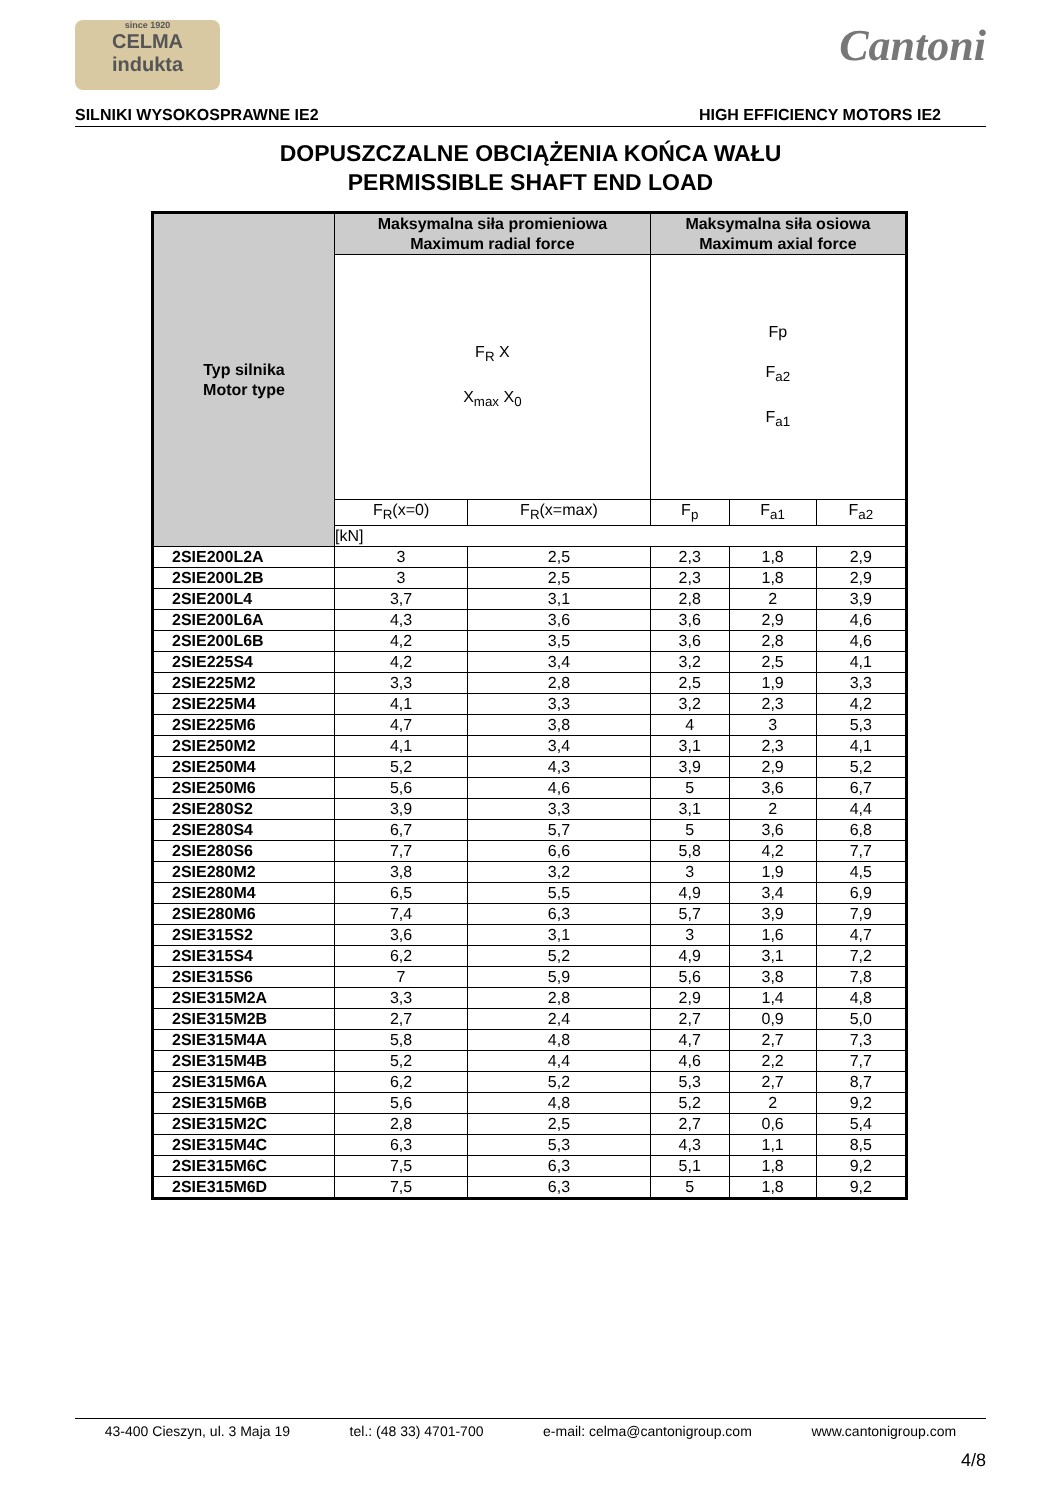since 1920
CELMA
indukta
Cantoni
SILNIKI WYSOKOSPRAWNE IE2 HIGH EFFICIENCY MOTORS IE2
DOPUSZCZALNE OBCIĄŻENIA KOŃCA WAŁU
PERMISSIBLE SHAFT END LOAD
| Typ silnika Motor type | Maksymalna siła promieniowa Maximum radial force | | Maksymalna siła osiowa Maximum axial force | | |
| --- | --- | --- | --- | --- | --- |
| | F<sub>R</sub> X X<sub>max</sub> X<sub>0</sub> | | Fp F<sub>a2</sub> F<sub>a1</sub> | | |
| | F<sub>R</sub>(x=0) | F<sub>R</sub>(x=max) | F<sub>p</sub> | F<sub>a1</sub> | F<sub>a2</sub> |
| | [kN] | | | | |
| 2SIE200L2A | 3 | 2,5 | 2,3 | 1,8 | 2,9 |
| 2SIE200L2B | 3 | 2,5 | 2,3 | 1,8 | 2,9 |
| 2SIE200L4 | 3,7 | 3,1 | 2,8 | 2 | 3,9 |
| 2SIE200L6A | 4,3 | 3,6 | 3,6 | 2,9 | 4,6 |
| 2SIE200L6B | 4,2 | 3,5 | 3,6 | 2,8 | 4,6 |
| 2SIE225S4 | 4,2 | 3,4 | 3,2 | 2,5 | 4,1 |
| 2SIE225M2 | 3,3 | 2,8 | 2,5 | 1,9 | 3,3 |
| 2SIE225M4 | 4,1 | 3,3 | 3,2 | 2,3 | 4,2 |
| 2SIE225M6 | 4,7 | 3,8 | 4 | 3 | 5,3 |
| 2SIE250M2 | 4,1 | 3,4 | 3,1 | 2,3 | 4,1 |
| 2SIE250M4 | 5,2 | 4,3 | 3,9 | 2,9 | 5,2 |
| 2SIE250M6 | 5,6 | 4,6 | 5 | 3,6 | 6,7 |
| 2SIE280S2 | 3,9 | 3,3 | 3,1 | 2 | 4,4 |
| 2SIE280S4 | 6,7 | 5,7 | 5 | 3,6 | 6,8 |
| 2SIE280S6 | 7,7 | 6,6 | 5,8 | 4,2 | 7,7 |
| 2SIE280M2 | 3,8 | 3,2 | 3 | 1,9 | 4,5 |
| 2SIE280M4 | 6,5 | 5,5 | 4,9 | 3,4 | 6,9 |
| 2SIE280M6 | 7,4 | 6,3 | 5,7 | 3,9 | 7,9 |
| 2SIE315S2 | 3,6 | 3,1 | 3 | 1,6 | 4,7 |
| 2SIE315S4 | 6,2 | 5,2 | 4,9 | 3,1 | 7,2 |
| 2SIE315S6 | 7 | 5,9 | 5,6 | 3,8 | 7,8 |
| 2SIE315M2A | 3,3 | 2,8 | 2,9 | 1,4 | 4,8 |
| 2SIE315M2B | 2,7 | 2,4 | 2,7 | 0,9 | 5,0 |
| 2SIE315M4A | 5,8 | 4,8 | 4,7 | 2,7 | 7,3 |
| 2SIE315M4B | 5,2 | 4,4 | 4,6 | 2,2 | 7,7 |
| 2SIE315M6A | 6,2 | 5,2 | 5,3 | 2,7 | 8,7 |
| 2SIE315M6B | 5,6 | 4,8 | 5,2 | 2 | 9,2 |
| 2SIE315M2C | 2,8 | 2,5 | 2,7 | 0,6 | 5,4 |
| 2SIE315M4C | 6,3 | 5,3 | 4,3 | 1,1 | 8,5 |
| 2SIE315M6C | 7,5 | 6,3 | 5,1 | 1,8 | 9,2 |
| 2SIE315M6D | 7,5 | 6,3 | 5 | 1,8 | 9,2 |
43-400 Cieszyn, ul. 3 Maja 19 tel.: (48 33) 4701-700 e-mail: celma@cantonigroup.com www.cantonigroup.com
4/8